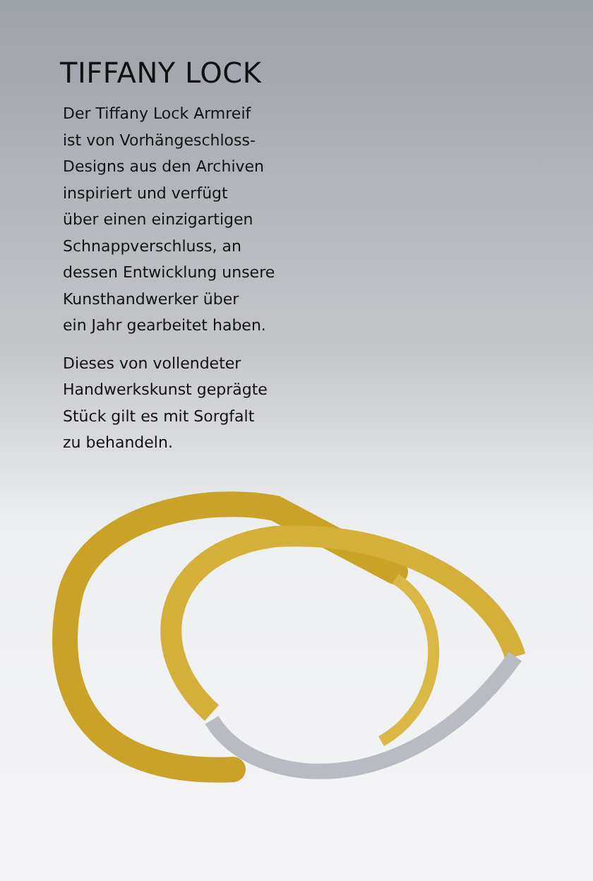TIFFANY LOCK
Der Tiffany Lock Armreif
ist von Vorhängeschloss-
Designs aus den Archiven
inspiriert und verfügt
über einen einzigartigen
Schnappverschluss, an
dessen Entwicklung unsere
Kunsthandwerker über
ein Jahr gearbeitet haben.
Dieses von vollendeter
Handwerkskunst geprägte
Stück gilt es mit Sorgfalt
zu behandeln.